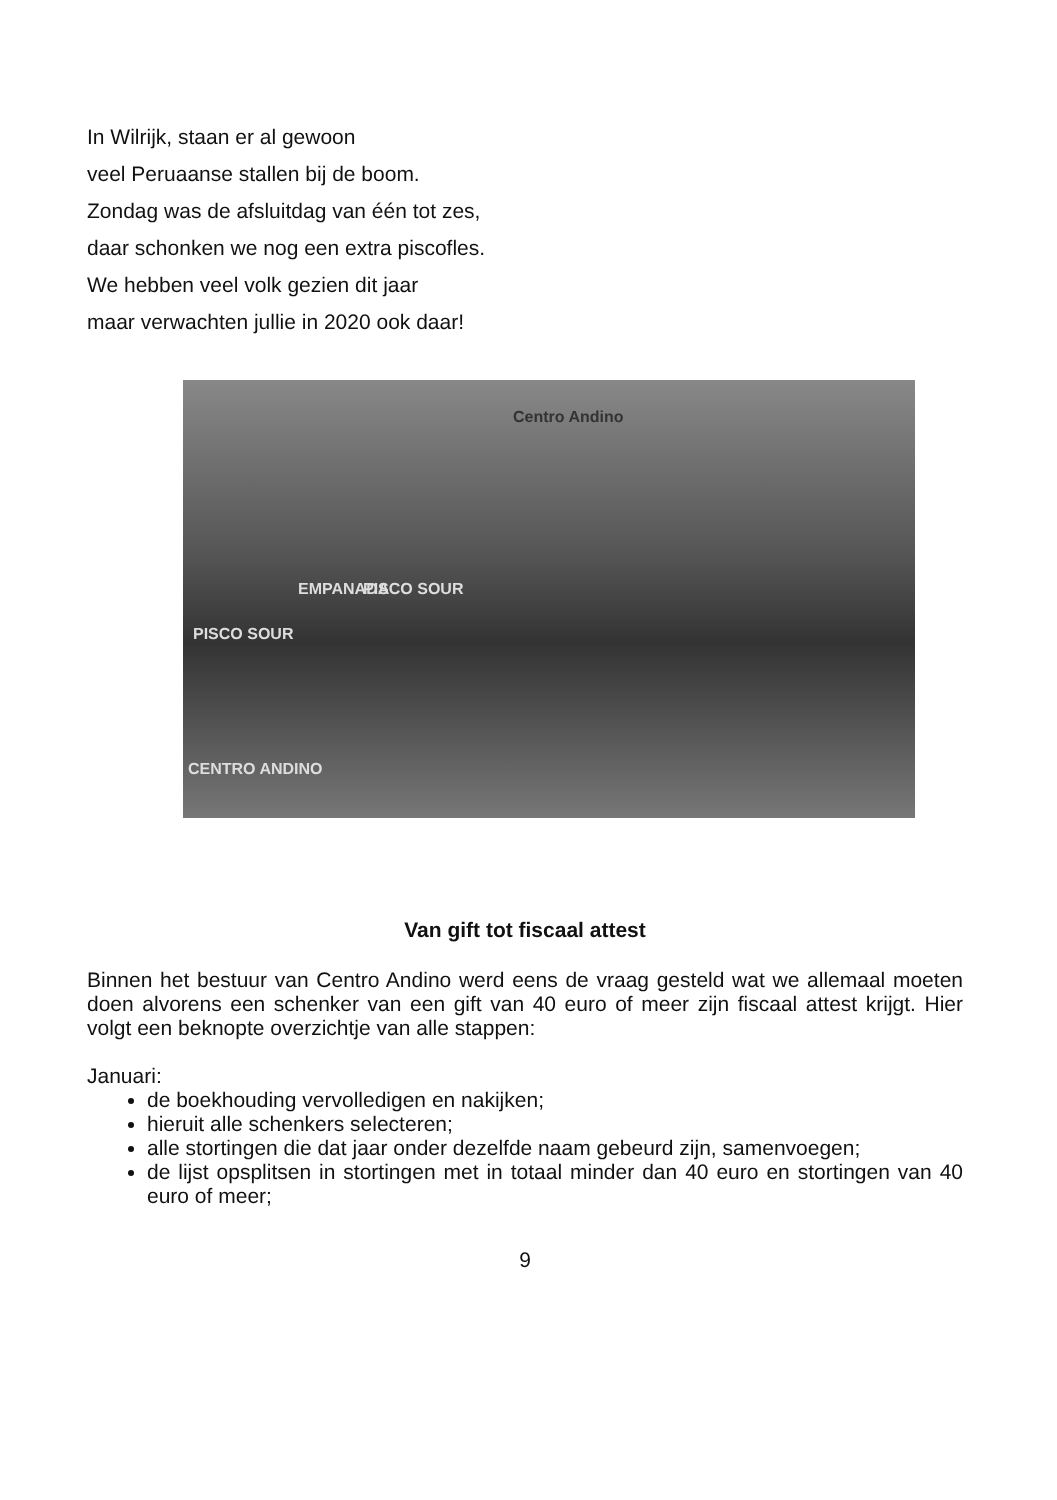In Wilrijk, staan er al gewoon
veel Peruaanse stallen bij de boom.
Zondag was de afsluitdag van één tot zes,
daar schonken we nog een extra piscofles.
We hebben veel volk gezien dit jaar
maar verwachten jullie in 2020 ook daar!
Centro Andino
EMPANADA PISCO SOUR
PISCO SOUR
CENTRO ANDINO
Van gift tot fiscaal attest
Binnen het bestuur van Centro Andino werd eens de vraag gesteld wat we allemaal moeten doen alvorens een schenker van een gift van 40 euro of meer zijn fiscaal attest krijgt. Hier volgt een beknopte overzichtje van alle stappen:
Januari:
de boekhouding vervolledigen en nakijken;
hieruit alle schenkers selecteren;
alle stortingen die dat jaar onder dezelfde naam gebeurd zijn, samenvoegen;
de lijst opsplitsen in stortingen met in totaal minder dan 40 euro en stortingen van 40 euro of meer;
9